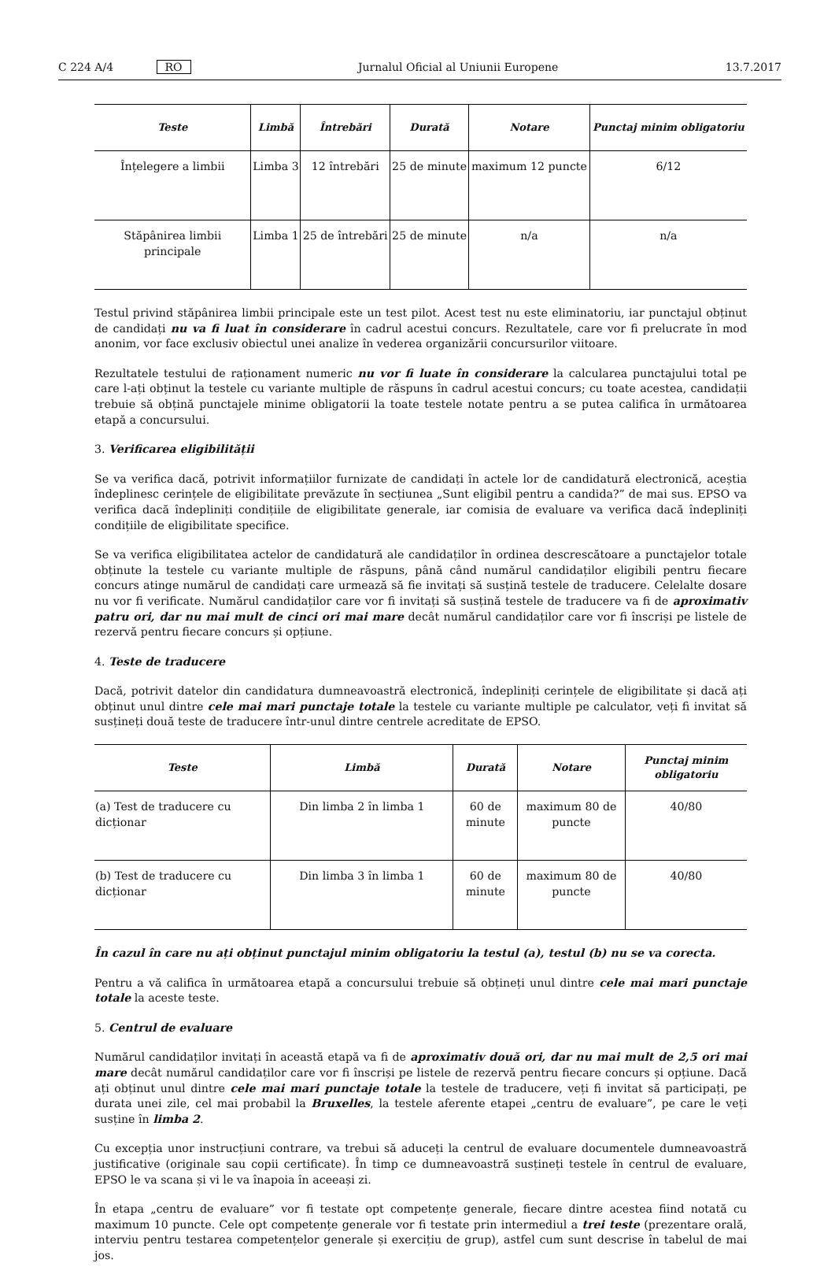C 224 A/4 RO Jurnalul Oficial al Uniunii Europene 13.7.2017
| Teste | Limbă | Întrebări | Durată | Notare | Punctaj minim obligatoriu |
| --- | --- | --- | --- | --- | --- |
| Înțelegere a limbii | Limba 3 | 12 întrebări | 25 de minute | maximum 12 puncte | 6/12 |
| Stăpânirea limbii principale | Limba 1 | 25 de întrebări | 25 de minute | n/a | n/a |
Testul privind stăpânirea limbii principale este un test pilot. Acest test nu este eliminatoriu, iar punctajul obținut de candidați nu va fi luat în considerare în cadrul acestui concurs. Rezultatele, care vor fi prelucrate în mod anonim, vor face exclusiv obiectul unei analize în vederea organizării concursurilor viitoare.
Rezultatele testului de raționament numeric nu vor fi luate în considerare la calcularea punctajului total pe care l-ați obținut la testele cu variante multiple de răspuns în cadrul acestui concurs; cu toate acestea, candidații trebuie să obțină punctajele minime obligatorii la toate testele notate pentru a se putea califica în următoarea etapă a concursului.
3. Verificarea eligibilității
Se va verifica dacă, potrivit informațiilor furnizate de candidați în actele lor de candidatură electronică, aceștia îndeplinesc cerințele de eligibilitate prevăzute în secțiunea „Sunt eligibil pentru a candida?” de mai sus. EPSO va verifica dacă îndepliniți condițiile de eligibilitate generale, iar comisia de evaluare va verifica dacă îndepliniți condițiile de eligibilitate specifice.
Se va verifica eligibilitatea actelor de candidatură ale candidaților în ordinea descrescătoare a punctajelor totale obținute la testele cu variante multiple de răspuns, până când numărul candidaților eligibili pentru fiecare concurs atinge numărul de candidați care urmează să fie invitați să susțină testele de traducere. Celelalte dosare nu vor fi verificate. Numărul candidaților care vor fi invitați să susțină testele de traducere va fi de aproximativ patru ori, dar nu mai mult de cinci ori mai mare decât numărul candidaților care vor fi înscriși pe listele de rezervă pentru fiecare concurs și opțiune.
4. Teste de traducere
Dacă, potrivit datelor din candidatura dumneavoastră electronică, îndepliniți cerințele de eligibilitate și dacă ați obținut unul dintre cele mai mari punctaje totale la testele cu variante multiple pe calculator, veți fi invitat să susțineți două teste de traducere într-unul dintre centrele acreditate de EPSO.
| Teste | Limbă | Durată | Notare | Punctaj minim obligatoriu |
| --- | --- | --- | --- | --- |
| (a) Test de traducere cu dicționar | Din limba 2 în limba 1 | 60 de minute | maximum 80 de puncte | 40/80 |
| (b) Test de traducere cu dicționar | Din limba 3 în limba 1 | 60 de minute | maximum 80 de puncte | 40/80 |
În cazul în care nu ați obținut punctajul minim obligatoriu la testul (a), testul (b) nu se va corecta.
Pentru a vă califica în următoarea etapă a concursului trebuie să obțineți unul dintre cele mai mari punctaje totale la aceste teste.
5. Centrul de evaluare
Numărul candidaților invitați în această etapă va fi de aproximativ două ori, dar nu mai mult de 2,5 ori mai mare decât numărul candidaților care vor fi înscriși pe listele de rezervă pentru fiecare concurs și opțiune. Dacă ați obținut unul dintre cele mai mari punctaje totale la testele de traducere, veți fi invitat să participați, pe durata unei zile, cel mai probabil la Bruxelles, la testele aferente etapei „centru de evaluare”, pe care le veți susține în limba 2.
Cu excepția unor instrucțiuni contrare, va trebui să aduceți la centrul de evaluare documentele dumneavoastră justificative (originale sau copii certificate). În timp ce dumneavoastră susțineți testele în centrul de evaluare, EPSO le va scana și vi le va înapoia în aceeași zi.
În etapa „centru de evaluare” vor fi testate opt competențe generale, fiecare dintre acestea fiind notată cu maximum 10 puncte. Cele opt competențe generale vor fi testate prin intermediul a trei teste (prezentare orală, interviu pentru testarea competențelor generale și exercițiu de grup), astfel cum sunt descrise în tabelul de mai jos.